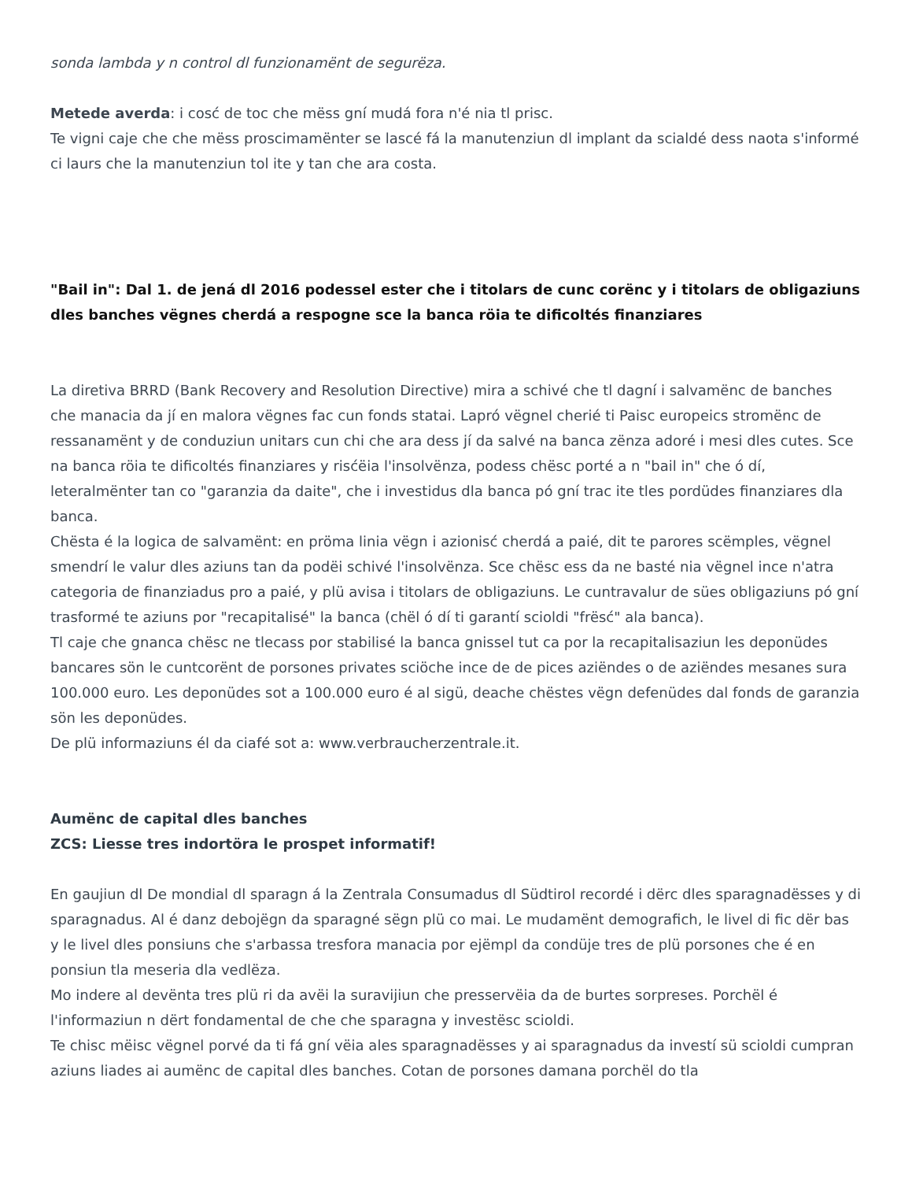sonda lambda y n control dl funzionamënt de segurëza.
Metede averda: i cosć de toc che mëss gní mudá fora n'é nia tl prisc.
Te vigni caje che che mëss proscimamënter se lascé fá la manutenziun dl implant da scialdé dess naota s'informé ci laurs che la manutenziun tol ite y tan che ara costa.
"Bail in": Dal 1. de jená dl 2016 podessel ester che i titolars de cunc corënc y i titolars de obligaziuns dles banches vëgnes cherdá a respogne sce la banca röia te dificoltés finanziares
La diretiva BRRD (Bank Recovery and Resolution Directive) mira a schivé che tl dagní i salvamënc de banches che manacia da jí en malora vëgnes fac cun fonds statai. Lapró vëgnel cherié ti Paisc europeics stromënc de ressanamënt y de conduziun unitars cun chi che ara dess jí da salvé na banca zënza adoré i mesi dles cutes. Sce na banca röia te dificoltés finanziares y risćëia l'insolvënza, podess chësc porté a n "bail in" che ó dí, leteralmënter tan co "garanzia da daite", che i investidus dla banca pó gní trac ite tles pordüdes finanziares dla banca.
Chësta é la logica de salvamënt: en pröma linia vëgn i azionisć cherdá a paié, dit te parores scëmples, vëgnel smendrí le valur dles aziuns tan da podëi schivé l'insolvënza. Sce chësc ess da ne basté nia vëgnel ince n'atra categoria de finanziadus pro a paié, y plü avisa i titolars de obligaziuns. Le cuntravalur de sües obligaziuns pó gní trasformé te aziuns por "recapitalisé" la banca (chël ó dí ti garantí scioldi "frësć" ala banca).
Tl caje che gnanca chësc ne tlecass por stabilisé la banca gnissel tut ca por la recapitalisaziun les deponüdes bancares sön le cuntcorënt de porsones privates sciöche ince de de pices aziëndes o de aziëndes mesanes sura 100.000 euro. Les deponüdes sot a 100.000 euro é al sigü, deache chëstes vëgn defenüdes dal fonds de garanzia sön les deponüdes.
De plü informaziuns él da ciafé sot a: www.verbraucherzentrale.it.
Aumënc de capital dles banches
ZCS: Liesse tres indortöra le prospet informatif!
En gaujiun dl De mondial dl sparagn á la Zentrala Consumadus dl Südtirol recordé i dërc dles sparagnadësses y di sparagnadus. Al é danz debojëgn da sparagné sëgn plü co mai. Le mudamënt demografich, le livel di fic dër bas y le livel dles ponsiuns che s'arbassa tresfora manacia por ejëmpl da condüje tres de plü porsones che é en ponsiun tla meseria dla vedlëza.
Mo indere al devënta tres plü ri da avëi la suravijiun che presservëia da de burtes sorpreses. Porchël é l'informaziun n dërt fondamental de che che sparagna y investësc scioldi.
Te chisc mëisc vëgnel porvé da ti fá gní vëia ales sparagnadësses y ai sparagnadus da investí sü scioldi cumpran aziuns liades ai aumënc de capital dles banches. Cotan de porsones damana porchël do tla